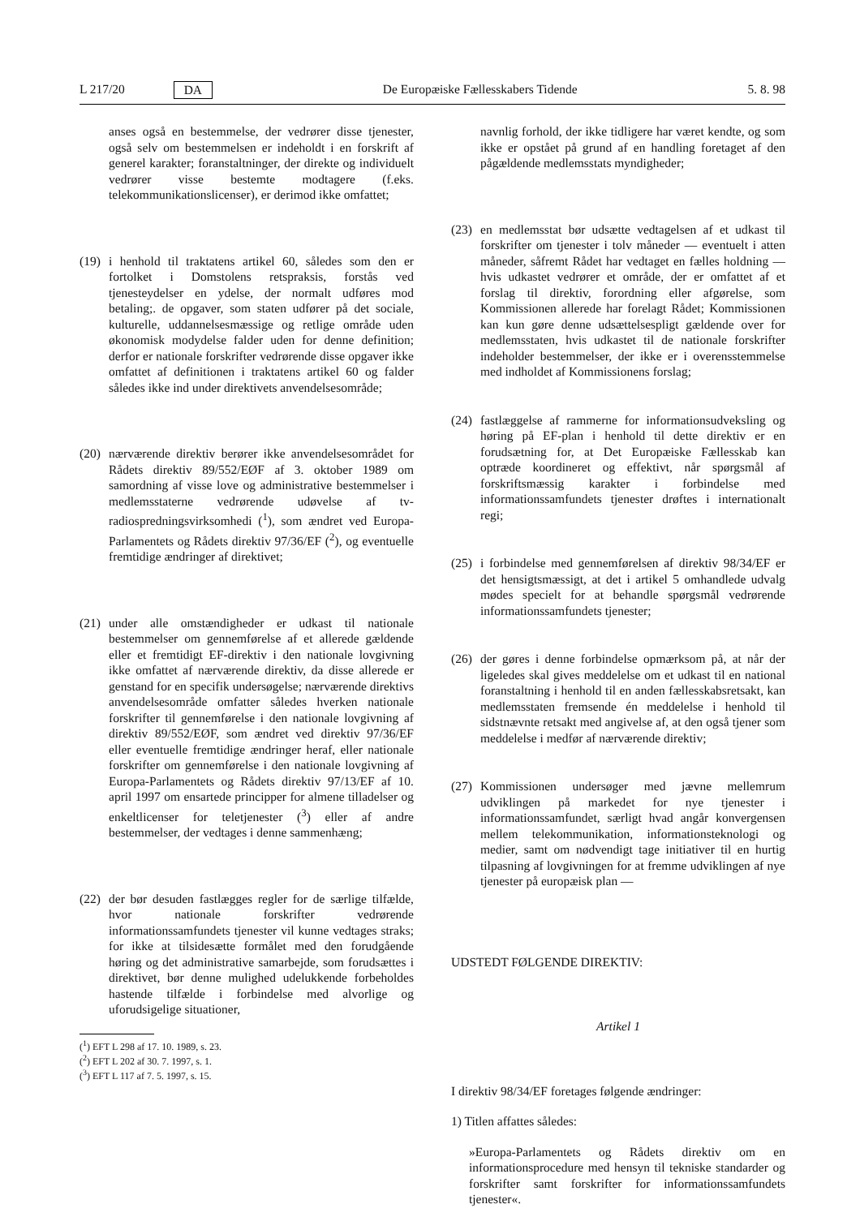L 217/20 DA De Europæiske Fællesskabers Tidende 5. 8. 98
anses også en bestemmelse, der vedrører disse tjenester, også selv om bestemmelsen er indeholdt i en forskrift af generel karakter; foranstaltninger, der direkte og individuelt vedrører visse bestemte modtagere (f.eks. telekommunikationslicenser), er derimod ikke omfattet;
(19) i henhold til traktatens artikel 60, således som den er fortolket i Domstolens retspraksis, forstås ved tjenesteydelser en ydelse, der normalt udføres mod betaling;. de opgaver, som staten udfører på det sociale, kulturelle, uddannelsesmæssige og retlige område uden økonomisk modydelse falder uden for denne definition; derfor er nationale forskrifter vedrørende disse opgaver ikke omfattet af definitionen i traktatens artikel 60 og falder således ikke ind under direktivets anvendelsesområde;
(20) nærværende direktiv berører ikke anvendelsesområdet for Rådets direktiv 89/552/EØF af 3. oktober 1989 om samordning af visse love og administrative bestemmelser i medlemsstaterne vedrørende udøvelse af tv-radiospredningsvirksomhedi (<sup>1</sup>), som ændret ved Europa-Parlamentets og Rådets direktiv 97/36/EF (<sup>2</sup>), og eventuelle fremtidige ændringer af direktivet;
(21) under alle omstændigheder er udkast til nationale bestemmelser om gennemførelse af et allerede gældende eller et fremtidigt EF-direktiv i den nationale lovgivning ikke omfattet af nærværende direktiv, da disse allerede er genstand for en specifik undersøgelse; nærværende direktivs anvendelsesområde omfatter således hverken nationale forskrifter til gennemførelse i den nationale lovgivning af direktiv 89/552/EØF, som ændret ved direktiv 97/36/EF eller eventuelle fremtidige ændringer heraf, eller nationale forskrifter om gennemførelse i den nationale lovgivning af Europa-Parlamentets og Rådets direktiv 97/13/EF af 10. april 1997 om ensartede principper for almene tilladelser og enkeltlicenser for teletjenester (<sup>3</sup>) eller af andre bestemmelser, der vedtages i denne sammenhæng;
(22) der bør desuden fastlægges regler for de særlige tilfælde, hvor nationale forskrifter vedrørende informationssamfundets tjenester vil kunne vedtages straks; for ikke at tilsidesætte formålet med den forudgående høring og det administrative samarbejde, som forudsættes i direktivet, bør denne mulighed udelukkende forbeholdes hastende tilfælde i forbindelse med alvorlige og uforudsigelige situationer,
(<sup>1</sup>) EFT L 298 af 17. 10. 1989, s. 23.
(<sup>2</sup>) EFT L 202 af 30. 7. 1997, s. 1.
(<sup>3</sup>) EFT L 117 af 7. 5. 1997, s. 15.
navnlig forhold, der ikke tidligere har været kendte, og som ikke er opstået på grund af en handling foretaget af den pågældende medlemsstats myndigheder;
(23) en medlemsstat bør udsætte vedtagelsen af et udkast til forskrifter om tjenester i tolv måneder — eventuelt i atten måneder, såfremt Rådet har vedtaget en fælles holdning — hvis udkastet vedrører et område, der er omfattet af et forslag til direktiv, forordning eller afgørelse, som Kommissionen allerede har forelagt Rådet; Kommissionen kan kun gøre denne udsættelsespligt gældende over for medlemsstaten, hvis udkastet til de nationale forskrifter indeholder bestemmelser, der ikke er i overensstemmelse med indholdet af Kommissionens forslag;
(24) fastlæggelse af rammerne for informationsudveksling og høring på EF-plan i henhold til dette direktiv er en forudsætning for, at Det Europæiske Fællesskab kan optræde koordineret og effektivt, når spørgsmål af forskriftsmæssig karakter i forbindelse med informationssamfundets tjenester drøftes i internationalt regi;
(25) i forbindelse med gennemførelsen af direktiv 98/34/EF er det hensigtsmæssigt, at det i artikel 5 omhandlede udvalg mødes specielt for at behandle spørgsmål vedrørende informationssamfundets tjenester;
(26) der gøres i denne forbindelse opmærksom på, at når der ligeledes skal gives meddelelse om et udkast til en national foranstaltning i henhold til en anden fællesskabsretsakt, kan medlemsstaten fremsende én meddelelse i henhold til sidstnævnte retsakt med angivelse af, at den også tjener som meddelelse i medfør af nærværende direktiv;
(27) Kommissionen undersøger med jævne mellemrum udviklingen på markedet for nye tjenester i informationssamfundet, særligt hvad angår konvergensen mellem telekommunikation, informationsteknologi og medier, samt om nødvendigt tage initiativer til en hurtig tilpasning af lovgivningen for at fremme udviklingen af nye tjenester på europæisk plan —
UDSTEDT FØLGENDE DIREKTIV:
Artikel 1
I direktiv 98/34/EF foretages følgende ændringer:
1) Titlen affattes således:
»Europa-Parlamentets og Rådets direktiv om en informationsprocedure med hensyn til tekniske standarder og forskrifter samt forskrifter for informationssamfundets tjenester«.